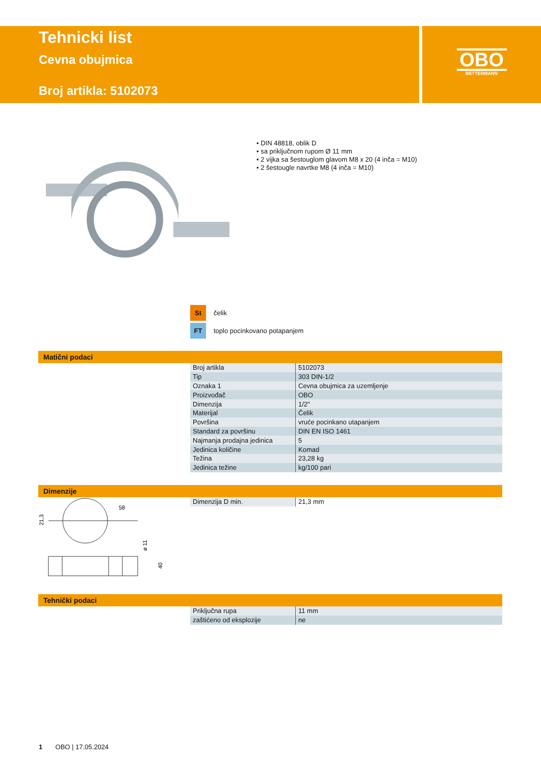Tehnicki list
Cevna obujmica
Broj artikla: 5102073
OBO
BETTERMANN
• DIN 48818, oblik D
• sa priključnom rupom Ø 11 mm
• 2 vijka sa šestouglom glavom M8 x 20 (4 inča = M10)
• 2 šestougle navrtke M8 (4 inča = M10)
St čelik
FT toplo pocinkovano potapanjem
Matični podaci
| Broj artikla | 5102073 |
| Tip | 303 DIN-1/2 |
| Oznaka 1 | Cevna obujmica za uzemljenje |
| Proizvođač | OBO |
| Dimenzija | 1/2" |
| Materijal | Čelik |
| Površina | vruće pocinkano utapanjem |
| Standard za površinu | DIN EN ISO 1461 |
| Najmanja prodajna jedinica | 5 |
| Jedinica količine | Komad |
| Težina | 23,28 kg |
| Jedinica težine | kg/100 pari |
Dimenzije
| Dimenzija D min. | 21,3 mm |
58
21,3
ø 11
40
Tehnički podaci
| Priključna rupa | 11 mm |
| zaštićeno od eksplozije | ne |
1 OBO | 17.05.2024